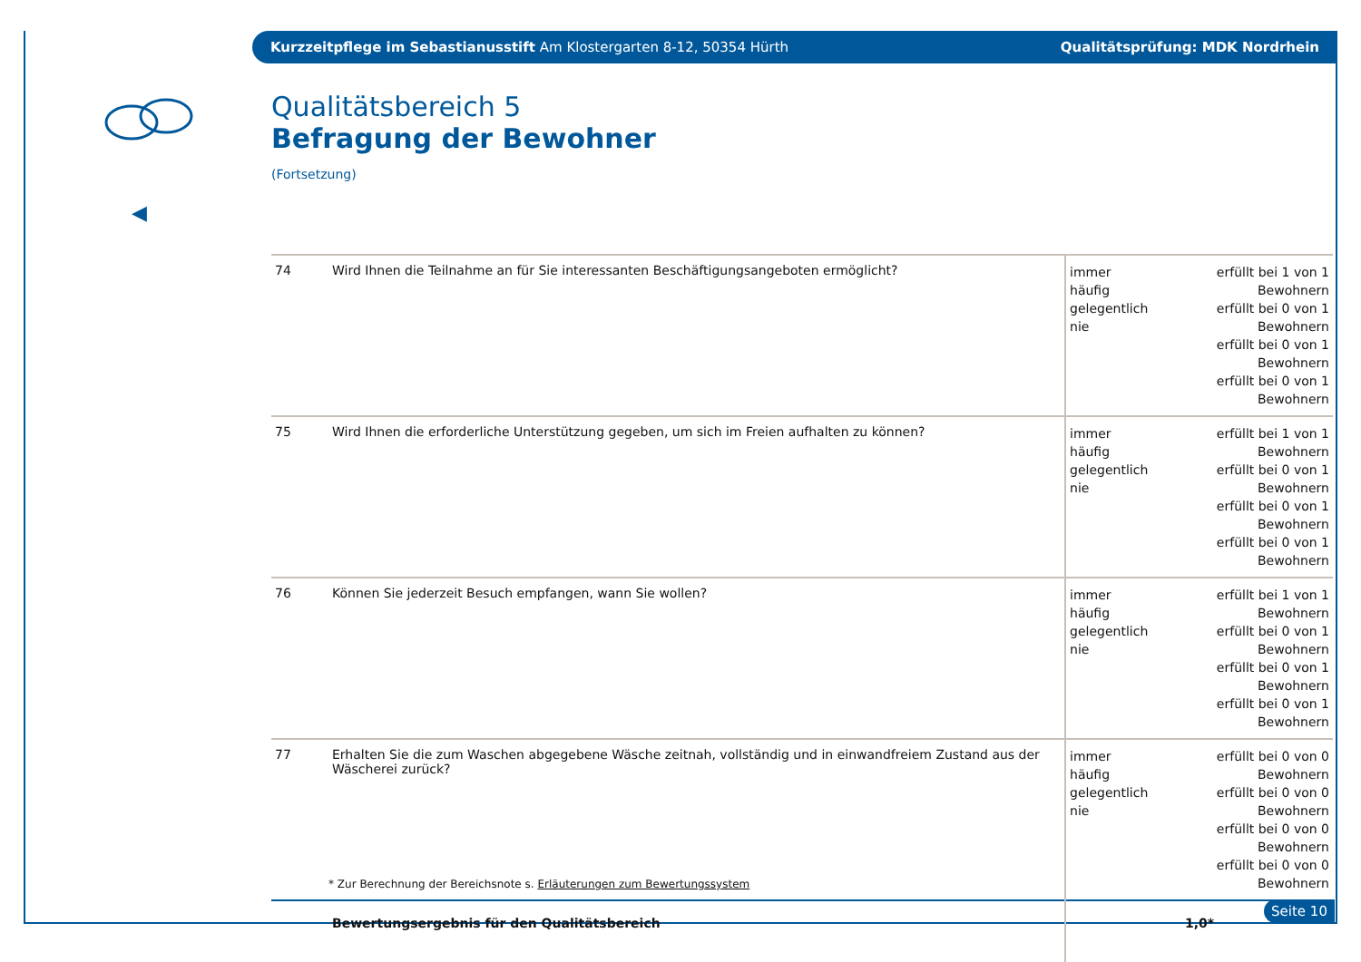Kurzzeitpflege im Sebastianusstift Am Klostergarten 8-12, 50354 Hürth Qualitätsprüfung: MDK Nordrhein
◀
Qualitätsbereich 5
Befragung der Bewohner
(Fortsetzung)
| 74 | Wird Ihnen die Teilnahme an für Sie interessanten Beschäftigungsangeboten ermöglicht? | immer häufig gelegentlich nie | erfüllt bei 1 von 1 Bewohnern erfüllt bei 0 von 1 Bewohnern erfüllt bei 0 von 1 Bewohnern erfüllt bei 0 von 1 Bewohnern |
| 75 | Wird Ihnen die erforderliche Unterstützung gegeben, um sich im Freien aufhalten zu können? | immer häufig gelegentlich nie | erfüllt bei 1 von 1 Bewohnern erfüllt bei 0 von 1 Bewohnern erfüllt bei 0 von 1 Bewohnern erfüllt bei 0 von 1 Bewohnern |
| 76 | Können Sie jederzeit Besuch empfangen, wann Sie wollen? | immer häufig gelegentlich nie | erfüllt bei 1 von 1 Bewohnern erfüllt bei 0 von 1 Bewohnern erfüllt bei 0 von 1 Bewohnern erfüllt bei 0 von 1 Bewohnern |
| 77 | Erhalten Sie die zum Waschen abgegebene Wäsche zeitnah, vollständig und in einwandfreiem Zustand aus der Wäscherei zurück? | immer häufig gelegentlich nie | erfüllt bei 0 von 0 Bewohnern erfüllt bei 0 von 0 Bewohnern erfüllt bei 0 von 0 Bewohnern erfüllt bei 0 von 0 Bewohnern |
| | Bewertungsergebnis für den Qualitätsbereich | 1,0* | |
* Zur Berechnung der Bereichsnote s. Erläuterungen zum Bewertungssystem
Seite 10